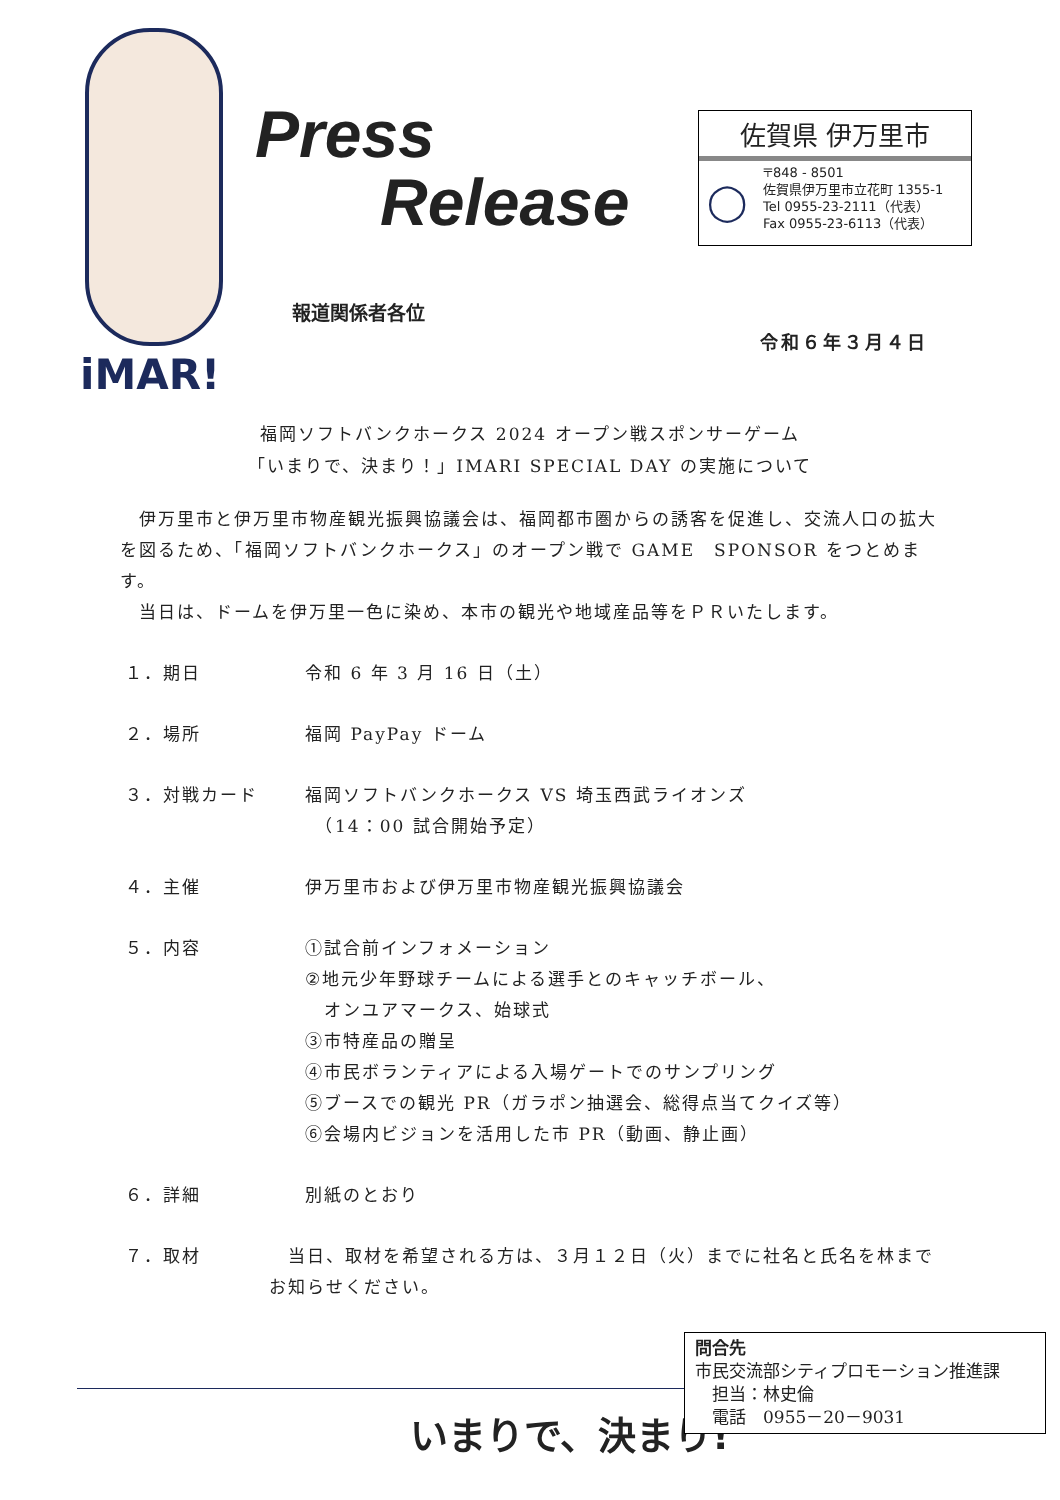iMAR!
Press
Release
佐賀県 伊万里市
◯
〒848 - 8501
佐賀県伊万里市立花町 1355-1
Tel 0955-23-2111（代表）
Fax 0955-23-6113（代表）
報道関係者各位
令和６年３月４日
福岡ソフトバンクホークス 2024 オープン戦スポンサーゲーム
「いまりで、決まり！」IMARI SPECIAL DAY の実施について
　伊万里市と伊万里市物産観光振興協議会は、福岡都市圏からの誘客を促進し、交流人口の拡大を図るため、「福岡ソフトバンクホークス」のオープン戦で GAME　SPONSOR をつとめます。
　当日は、ドームを伊万里一色に染め、本市の観光や地域産品等をＰＲいたします。
１．期日 令和 6 年 3 月 16 日（土）
２．場所 福岡 PayPay ドーム
３．対戦カード 福岡ソフトバンクホークス VS 埼玉西武ライオンズ
　（14：00 試合開始予定）
４．主催 伊万里市および伊万里市物産観光振興協議会
５．内容 ①試合前インフォメーション
②地元少年野球チームによる選手とのキャッチボール、
　オンユアマークス、始球式
③市特産品の贈呈
④市民ボランティアによる入場ゲートでのサンプリング
⑤ブースでの観光 PR（ガラポン抽選会、総得点当てクイズ等）
⑥会場内ビジョンを活用した市 PR（動画、静止画）
６．詳細 別紙のとおり
７．取材 　当日、取材を希望される方は、３月１２日（火）までに社名と氏名を林までお知らせください。
いまりで、決まり!
問合先
市民交流部シティプロモーション推進課
　担当：林史倫
　電話　0955－20－9031